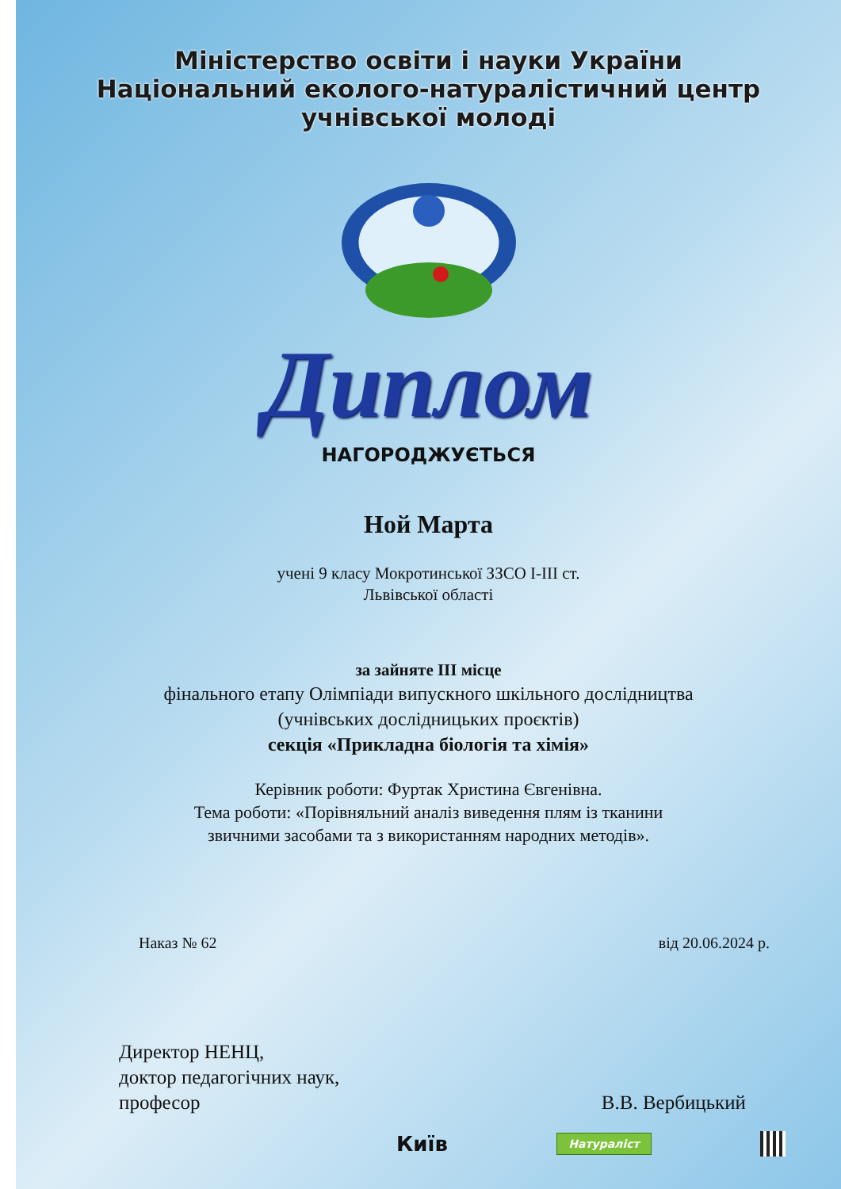Міністерство освіти і науки України
Національний еколого-натуралістичний центр
учнівської молоді
Диплом
НАГОРОДЖУЄТЬСЯ
Ной Марта
учені 9 класу Мокротинської ЗЗСО І-ІІІ ст.
Львівської області
за зайняте ІІІ місце
фінального етапу Олімпіади випускного шкільного дослідництва
(учнівських дослідницьких проєктів)
секція «Прикладна біологія та хімія»
Керівник роботи: Фуртак Христина Євгенівна.
Тема роботи: «Порівняльний аналіз виведення плям із тканини
звичними засобами та з використанням народних методів».
Наказ № 62 від 20.06.2024 р.
Директор НЕНЦ,
доктор педагогічних наук,
професор
В.В. Вербицький
Київ Натураліст